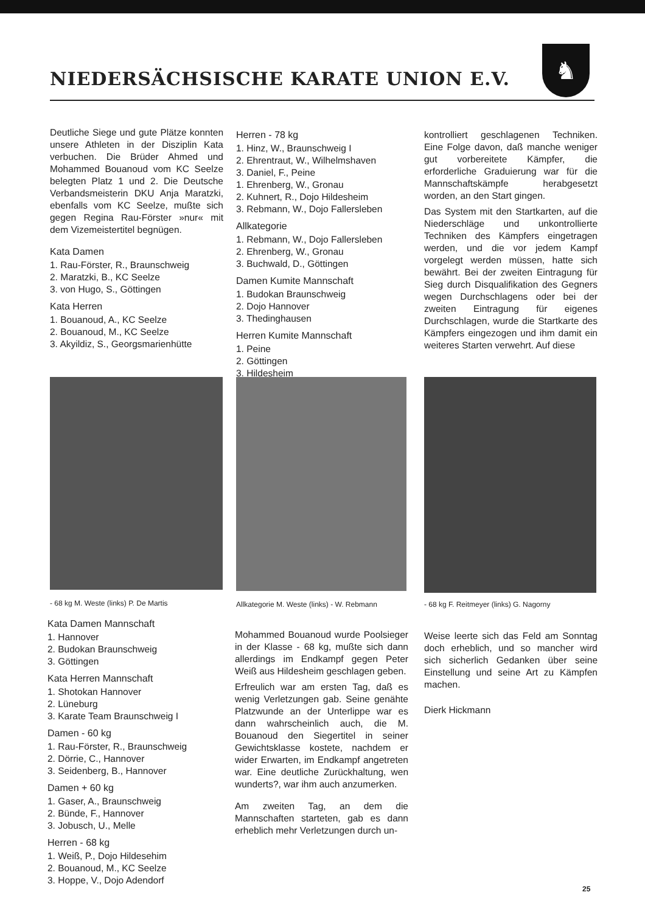NIEDERSÄCHSISCHE KARATE UNION E.V.
♞
Deutliche Siege und gute Plätze konnten unsere Athleten in der Disziplin Kata verbuchen. Die Brüder Ahmed und Mohammed Bouanoud vom KC Seelze belegten Platz 1 und 2. Die Deutsche Verbandsmeisterin DKU Anja Maratzki, ebenfalls vom KC Seelze, mußte sich gegen Regina Rau-Förster »nur« mit dem Vizemeistertitel begnügen.
Kata Damen
1. Rau-Förster, R., Braunschweig
2. Maratzki, B., KC Seelze
3. von Hugo, S., Göttingen
Kata Herren
1. Bouanoud, A., KC Seelze
2. Bouanoud, M., KC Seelze
3. Akyildiz, S., Georgsmarienhütte
Herren - 78 kg
1. Hinz, W., Braunschweig I
2. Ehrentraut, W., Wilhelmshaven
3. Daniel, F., Peine
1. Ehrenberg, W., Gronau
2. Kuhnert, R., Dojo Hildesheim
3. Rebmann, W., Dojo Fallersleben
Allkategorie
1. Rebmann, W., Dojo Fallersleben
2. Ehrenberg, W., Gronau
3. Buchwald, D., Göttingen
Damen Kumite Mannschaft
1. Budokan Braunschweig
2. Dojo Hannover
3. Thedinghausen
Herren Kumite Mannschaft
1. Peine
2. Göttingen
3. Hildesheim
kontrolliert geschlagenen Techniken. Eine Folge davon, daß manche weniger gut vorbereitete Kämpfer, die erforderliche Graduierung war für die Mannschaftskämpfe herabgesetzt worden, an den Start gingen.
Das System mit den Startkarten, auf die Niederschläge und unkontrollierte Techniken des Kämpfers eingetragen werden, und die vor jedem Kampf vorgelegt werden müssen, hatte sich bewährt. Bei der zweiten Eintragung für Sieg durch Disqualifikation des Gegners wegen Durchschlagens oder bei der zweiten Eintragung für eigenes Durchschlagen, wurde die Startkarte des Kämpfers eingezogen und ihm damit ein weiteres Starten verwehrt. Auf diese
- 68 kg M. Weste (links) P. De Martis
Allkategorie M. Weste (links) - W. Rebmann
- 68 kg F. Reitmeyer (links) G. Nagorny
Kata Damen Mannschaft
1. Hannover
2. Budokan Braunschweig
3. Göttingen
Kata Herren Mannschaft
1. Shotokan Hannover
2. Lüneburg
3. Karate Team Braunschweig I
Damen - 60 kg
1. Rau-Förster, R., Braunschweig
2. Dörrie, C., Hannover
3. Seidenberg, B., Hannover
Damen + 60 kg
1. Gaser, A., Braunschweig
2. Bünde, F., Hannover
3. Jobusch, U., Melle
Herren - 68 kg
1. Weiß, P., Dojo Hildesehim
2. Bouanoud, M., KC Seelze
3. Hoppe, V., Dojo Adendorf
Mohammed Bouanoud wurde Poolsieger in der Klasse - 68 kg, mußte sich dann allerdings im Endkampf gegen Peter Weiß aus Hildesheim geschlagen geben.
Erfreulich war am ersten Tag, daß es wenig Verletzungen gab. Seine genähte Platzwunde an der Unterlippe war es dann wahrscheinlich auch, die M. Bouanoud den Siegertitel in seiner Gewichtsklasse kostete, nachdem er wider Erwarten, im Endkampf angetreten war. Eine deutliche Zurückhaltung, wen wunderts?, war ihm auch anzumerken.
Am zweiten Tag, an dem die Mannschaften starteten, gab es dann erheblich mehr Verletzungen durch un-
Weise leerte sich das Feld am Sonntag doch erheblich, und so mancher wird sich sicherlich Gedanken über seine Einstellung und seine Art zu Kämpfen machen.
Dierk Hickmann
25